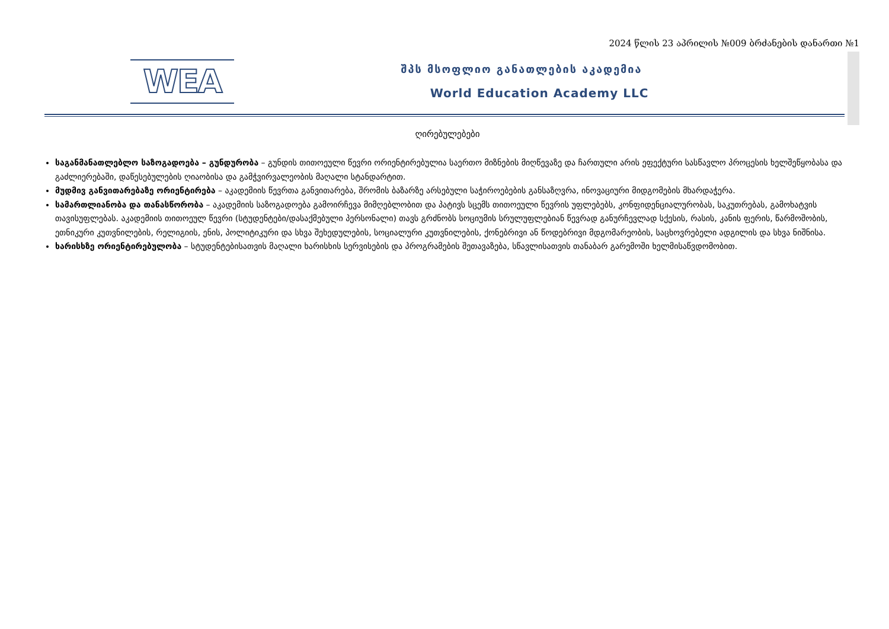2024 წლის 23 აპრილის №009 ბრძანების დანართი №1
WEA
შპს მსოფლიო განათლების აკადემია
World Education Academy LLC
ღირებულებები
საგანმანათლებლო საზოგადოება – გუნდურობა – გუნდის თითოეული წევრი ორიენტირებულია საერთო მიზნების მიღწევაზე და ჩართული არის ეფექტური სასწავლო პროცესის ხელშეწყობასა და გაძლიერებაში, დაწესებულების ღიაობისა და გამჭვირვალეობის მაღალი სტანდარტით.
მუდმივ განვითარებაზე ორიენტირება – აკადემიის წევრთა განვითარება, შრომის ბაზარზე არსებული საჭიროებების განსაზღვრა, ინოვაციური მიდგომების მხარდაჭერა.
სამართლიანობა და თანასწორობა – აკადემიის საზოგადოება გამოირჩევა მიმღებლობით და პატივს სცემს თითოეული წევრის უფლებებს, კონფიდენციალურობას, საკუთრებას, გამოხატვის თავისუფლებას. აკადემიის თითოეულ წევრი (სტუდენტები/დასაქმებული პერსონალი) თავს გრძნობს სოციუმის სრულუფლებიან წევრად განურჩევლად სქესის, რასის, კანის ფერის, წარმოშობის, ეთნიკური კუთვნილების, რელიგიის, ენის, პოლიტიკური და სხვა შეხედულების, სოციალური კუთვნილების, ქონებრივი ან წოდებრივი მდგომარეობის, საცხოვრებელი ადგილის და სხვა ნიშნისა.
ხარისხზე ორიენტირებულობა – სტუდენტებისათვის მაღალი ხარისხის სერვისების და პროგრამების შეთავაზება, სწავლისათვის თანაბარ გარემოში ხელმისაწვდომობით.